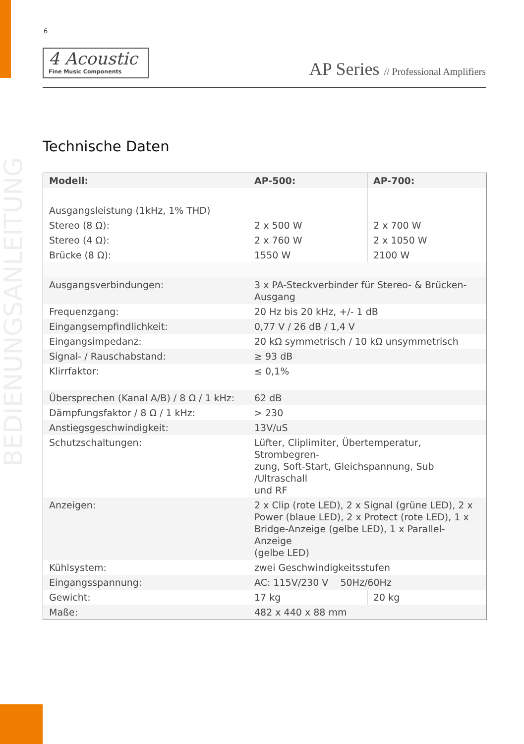6
4 Acoustic
Fine Music Components
AP Series // Professional Amplifiers
BEDIENUNGSANLEITUNG
Technische Daten
| Modell: | AP-500: | AP-700: |
| --- | --- | --- |
| Ausgangsleistung (1kHz, 1% THD) | | |
| Stereo (8 Ω): | 2 x 500 W | 2 x 700 W |
| Stereo (4 Ω): | 2 x 760 W | 2 x 1050 W |
| Brücke (8 Ω): | 1550 W | 2100 W |
| Ausgangsverbindungen: | 3 x PA-Steckverbinder für Stereo- & Brücken- Ausgang | |
| Frequenzgang: | 20 Hz bis 20 kHz, +/- 1 dB | |
| Eingangsempfindlichkeit: | 0,77 V / 26 dB / 1,4 V | |
| Eingangsimpedanz: | 20 kΩ symmetrisch / 10 kΩ unsymmetrisch | |
| Signal- / Rauschabstand: | ≥ 93 dB | |
| Klirrfaktor: | ≤ 0,1% | |
| Übersprechen (Kanal A/B) / 8 Ω / 1 kHz: | 62 dB | |
| Dämpfungsfaktor / 8 Ω / 1 kHz: | > 230 | |
| Anstiegsgeschwindigkeit: | 13V/uS | |
| Schutzschaltungen: | Lüfter, Cliplimiter, Übertemperatur, Strombegren- zung, Soft-Start, Gleichspannung, Sub /Ultraschall und RF | |
| Anzeigen: | 2 x Clip (rote LED), 2 x Signal (grüne LED), 2 x Power (blaue LED), 2 x Protect (rote LED), 1 x Bridge-Anzeige (gelbe LED), 1 x Parallel-Anzeige (gelbe LED) | |
| Kühlsystem: | zwei Geschwindigkeitsstufen | |
| Eingangsspannung: | AC: 115V/230 V 50Hz/60Hz | |
| Gewicht: | 17 kg | 20 kg |
| Maße: | 482 x 440 x 88 mm | |